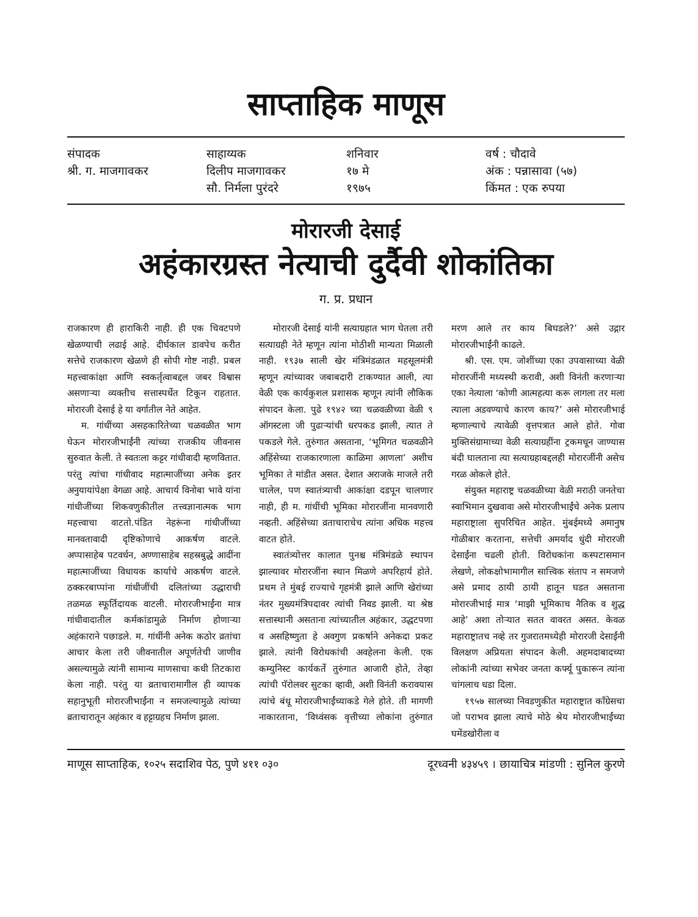साप्ताहिक माणूस
संपादक
श्री. ग. माजगावकर
साहाय्यक
दिलीप माजगावकर
सौ. निर्मला पुरंदरे
शनिवार
१७ मे
१९७५
वर्ष : चौदावे
अंक : पन्नासावा (५७)
किंमत : एक रुपया
मोरारजी देसाई
अहंकारग्रस्त नेत्याची दुर्दैवी शोकांतिका
ग. प्र. प्रधान
राजकारण ही हाराकिरी नाही. ही एक चिवटपणे खेळण्याची लढाई आहे. दीर्घकाल डावपेच करीत सत्तेचे राजकारण खेळणे ही सोपी गोष्ट नाही. प्रबल महत्त्वाकांक्षा आणि स्वकर्तृत्वाबद्दल जबर विश्वास असणाऱ्या व्यक्तीच सत्तास्पर्धेत टिकून राहतात. मोरारजी देसाई हे या वर्गातील नेते आहेत.
म. गांधींच्या असहकारितेच्या चळवळीत भाग घेऊन मोरारजीभाईंनी त्यांच्या राजकीय जीवनास सुरुवात केली. ते स्वतःला कट्टर गांधीवादी म्हणवितात. परंतु त्यांचा गांधीवाद महात्माजींच्या अनेक इतर अनुयायांपेक्षा वेगळा आहे. आचार्य विनोबा भावे यांना गांधीजींच्या शिकवणुकीतील तत्त्वज्ञानात्मक भाग महत्त्वाचा वाटतो.पंडित नेहरूंना गांधीजींच्या मानवतावादी दृष्टिकोणाचे आकर्षण वाटले. अप्पासाहेब पटवर्धन, अण्णासाहेब सहस्रबुद्धे आदींना महात्माजींच्या विधायक कार्याचे आकर्षण वाटले. ठक्करबाप्पांना गांधीजींची दलितांच्या उद्धाराची तळमळ स्फूर्तिदायक वाटली. मोरारजीभाईंना मात्र गांधीवादातील कर्मकांडामुळे निर्माण होणाऱ्या अहंकाराने पछाडले. म. गांधींनी अनेक कठोर व्रतांचा आचार केला तरी जीवनातील अपूर्णतेची जाणीव असल्यामुळे त्यांनी सामान्य माणसाचा कधी तिटकारा केला नाही. परंतु या व्रताचारामागील ही व्यापक सहानुभूती मोरारजीभाईंना न समजल्यामुळे त्यांच्या व्रताचारातून अहंकार व हट्टाग्रहच निर्माण झाला.
मोरारजी देसाई यांनी सत्याग्रहात भाग घेतला तरी सत्याग्रही नेते म्हणून त्यांना मोठीशी मान्यता मिळाली नाही. १९३७ साली खेर मंत्रिमंडळात महसूलमंत्री म्हणून त्यांच्यावर जबाबदारी टाकण्यात आली, त्या वेळी एक कार्यकुशल प्रशासक म्हणून त्यांनी लौकिक संपादन केला. पुढे १९४२ च्या चळवळीच्या वेळी ९ ऑगस्टला जी पुढाऱ्यांची धरपकड झाली, त्यात ते पकडले गेले. तुरुंगात असताना, ‘भूमिगत चळवळीने अहिंसेच्या राजकारणाला काळिमा आणला’ अशीच भूमिका ते मांडीत असत. देशात अराजके माजले तरी चालेल, पण स्वातंत्र्याची आकांक्षा दडपून चालणार नाही, ही म. गांधींची भूमिका मोरारजींना मानवणारी नव्हती. अहिंसेच्या व्रताचाराचेच त्यांना अधिक महत्त्व वाटत होते.
स्वातंत्र्योत्तर कालात पुनश्च मंत्रिमंडळे स्थापन झाल्यावर मोरारजींना स्थान मिळणे अपरिहार्य होते. प्रथम ते मुंबई राज्याचे गृहमंत्री झाले आणि खेरांच्या नंतर मुख्यमंत्रिपदावर त्यांची निवड झाली. या श्रेष्ठ सत्तास्थानी असताना त्यांच्यातील अहंकार, उद्धटपणा व असहिष्णुता हे अवगुण प्रकर्षाने अनेकदा प्रकट झाले. त्यांनी विरोधकांची अवहेलना केली. एक कम्युनिस्ट कार्यकर्ते तुरुंगात आजारी होते, तेव्हा त्यांची पॅरोलवर सुटका व्हावी, अशी विनंती करावयास त्यांचे बंधू मोरारजीभाईंच्याकडे गेले होते. ती मागणी नाकारताना, ‘विध्वंसक वृत्तीच्या लोकांना तुरुंगात मरण आले तर काय बिघडले?’ असे उद्गार मोरारजीभाईंनी काढले.
श्री. एस. एम. जोशींच्या एका उपवासाच्या वेळी मोरारजींनी मध्यस्थी करावी, अशी विनंती करणाऱ्या एका नेत्याला ‘कोणी आत्महत्या करू लागला तर मला त्याला अडवण्याचे कारण काय?’ असे मोरारजीभाई म्हणाल्याचे त्यावेळी वृत्तपत्रात आले होते. गोवा मुक्तिसंग्रामाच्या वेळी सत्याग्रहींना ट्रकमधून जाण्यास बंदी घालताना त्या सत्याग्रहाबद्दलही मोरारजींनी असेच गरळ ओकले होते.
संयुक्त महाराष्ट्र चळवळीच्या वेळी मराठी जनतेचा स्वाभिमान दुखवावा असे मोरारजीभाईंचे अनेक प्रलाप महाराष्ट्राला सुपरिचित आहेत. मुंबईमध्ये अमानुष गोळीबार करताना, सत्तेची अमर्याद धुंदी मोरारजी देसाईंना चढली होती. विरोधकांना कस्पटासमान लेखणे, लोकक्षोभामागील सात्त्विक संताप न समजणे असे प्रमाद ठायी ठायी हातून घडत असताना मोरारजीभाई मात्र ‘माझी भूमिकाच नैतिक व शुद्ध आहे’ अशा तोऱ्यात सतत वावरत असत. केवळ महाराष्ट्रातच नव्हे तर गुजरातमध्येही मोरारजी देसाईंनी विलक्षण अप्रियता संपादन केली. अहमदाबादच्या लोकांनी त्यांच्या सभेवर जनता कर्फ्यू पुकारून त्यांना चांगलाच धडा दिला.
१९५७ सालच्या निवडणुकीत महाराष्ट्रात काँग्रेसचा जो पराभव झाला त्याचे मोठे श्रेय मोरारजीभाईंच्या घमेंडखोरीला व
माणूस साप्ताहिक, १०२५ सदाशिव पेठ, पुणे ४११ ०३० दूरध्वनी ४३४५९ । छायाचित्र मांडणी : सुनिल कुरणे